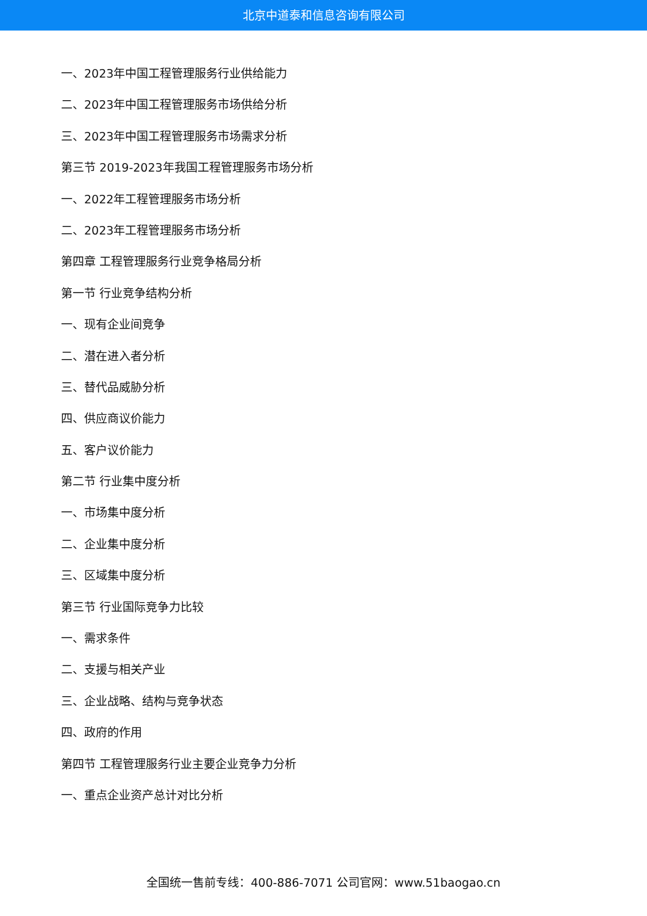北京中道泰和信息咨询有限公司
一、2023年中国工程管理服务行业供给能力
二、2023年中国工程管理服务市场供给分析
三、2023年中国工程管理服务市场需求分析
第三节 2019-2023年我国工程管理服务市场分析
一、2022年工程管理服务市场分析
二、2023年工程管理服务市场分析
第四章 工程管理服务行业竞争格局分析
第一节 行业竞争结构分析
一、现有企业间竞争
二、潜在进入者分析
三、替代品威胁分析
四、供应商议价能力
五、客户议价能力
第二节 行业集中度分析
一、市场集中度分析
二、企业集中度分析
三、区域集中度分析
第三节 行业国际竞争力比较
一、需求条件
二、支援与相关产业
三、企业战略、结构与竞争状态
四、政府的作用
第四节 工程管理服务行业主要企业竞争力分析
一、重点企业资产总计对比分析
全国统一售前专线：400-886-7071 公司官网：www.51baogao.cn